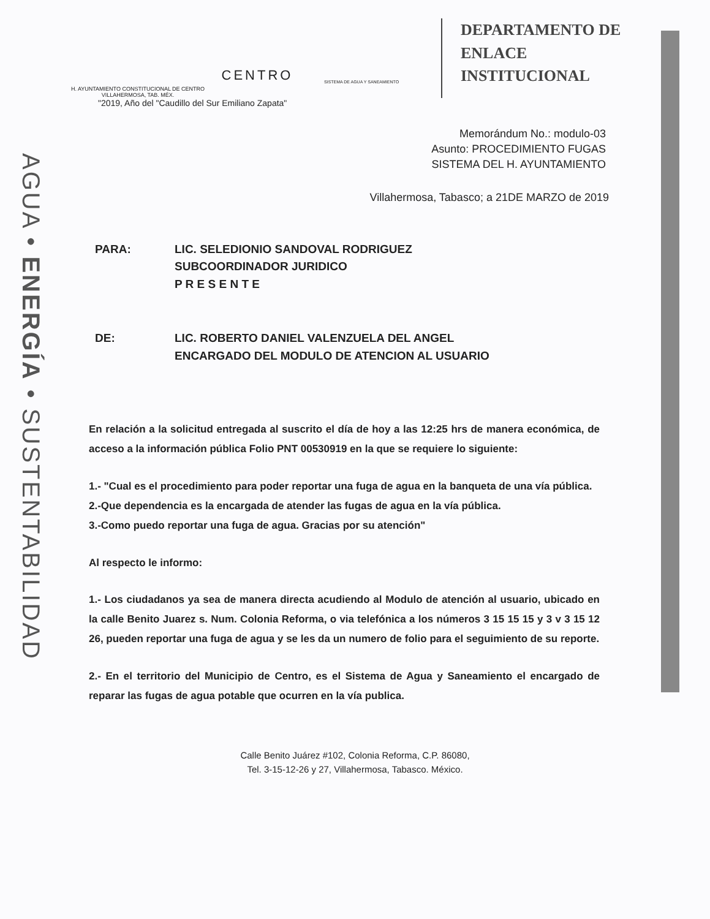AGUA • ENERGÍA • SUSTENTABILIDAD
H. AYUNTAMIENTO CONSTITUCIONAL DE CENTRO
VILLAHERMOSA, TAB. MÉX.
CENTRO
SISTEMA DE AGUA Y SANEAMIENTO
DEPARTAMENTO DE
ENLACE
INSTITUCIONAL
"2019, Año del "Caudillo del Sur Emiliano Zapata"
Memorándum No.: modulo-03
Asunto: PROCEDIMIENTO FUGAS
SISTEMA DEL H. AYUNTAMIENTO
Villahermosa, Tabasco; a 21DE MARZO de 2019
PARA: LIC. SELEDIONIO SANDOVAL RODRIGUEZ
SUBCOORDINADOR JURIDICO
P R E S E N T E
DE: LIC. ROBERTO DANIEL VALENZUELA DEL ANGEL
ENCARGADO DEL MODULO DE ATENCION AL USUARIO
En relación a la solicitud entregada al suscrito el día de hoy a las 12:25 hrs de manera económica, de acceso a la información pública Folio PNT 00530919 en la que se requiere lo siguiente:
1.- "Cual es el procedimiento para poder reportar una fuga de agua en la banqueta de una vía pública.
2.-Que dependencia es la encargada de atender las fugas de agua en la vía pública.
3.-Como puedo reportar una fuga de agua. Gracias por su atención"
Al respecto le informo:
1.- Los ciudadanos ya sea de manera directa acudiendo al Modulo de atención al usuario, ubicado en la calle Benito Juarez s. Num. Colonia Reforma, o via telefónica a los números 3 15 15 15 y 3 v 3 15 12 26, pueden reportar una fuga de agua y se les da un numero de folio para el seguimiento de su reporte.
2.- En el territorio del Municipio de Centro, es el Sistema de Agua y Saneamiento el encargado de reparar las fugas de agua potable que ocurren en la vía publica.
Calle Benito Juárez #102, Colonia Reforma, C.P. 86080,
Tel. 3-15-12-26 y 27, Villahermosa, Tabasco. México.